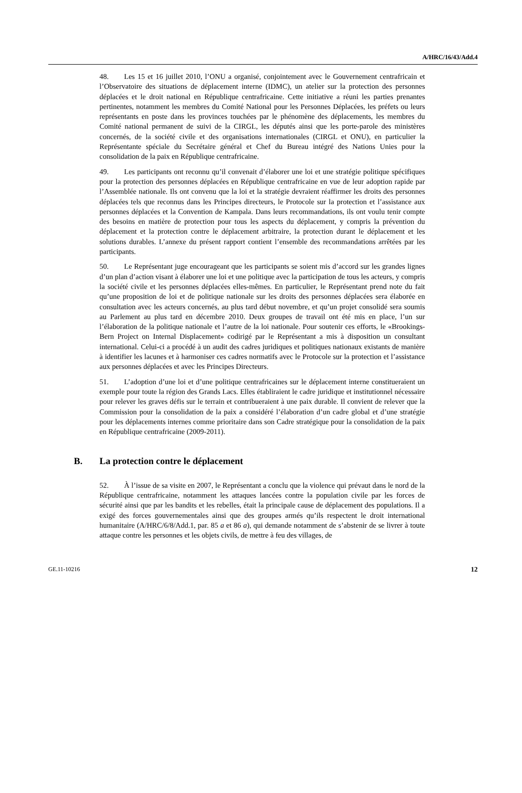A/HRC/16/43/Add.4
48. Les 15 et 16 juillet 2010, l’ONU a organisé, conjointement avec le Gouvernement centrafricain et l’Observatoire des situations de déplacement interne (IDMC), un atelier sur la protection des personnes déplacées et le droit national en République centrafricaine. Cette initiative a réuni les parties prenantes pertinentes, notamment les membres du Comité National pour les Personnes Déplacées, les préfets ou leurs représentants en poste dans les provinces touchées par le phénomène des déplacements, les membres du Comité national permanent de suivi de la CIRGL, les députés ainsi que les porte-parole des ministères concernés, de la société civile et des organisations internationales (CIRGL et ONU), en particulier la Représentante spéciale du Secrétaire général et Chef du Bureau intégré des Nations Unies pour la consolidation de la paix en République centrafricaine.
49. Les participants ont reconnu qu’il convenait d’élaborer une loi et une stratégie politique spécifiques pour la protection des personnes déplacées en République centrafricaine en vue de leur adoption rapide par l’Assemblée nationale. Ils ont convenu que la loi et la stratégie devraient réaffirmer les droits des personnes déplacées tels que reconnus dans les Principes directeurs, le Protocole sur la protection et l’assistance aux personnes déplacées et la Convention de Kampala. Dans leurs recommandations, ils ont voulu tenir compte des besoins en matière de protection pour tous les aspects du déplacement, y compris la prévention du déplacement et la protection contre le déplacement arbitraire, la protection durant le déplacement et les solutions durables. L’annexe du présent rapport contient l’ensemble des recommandations arrêtées par les participants.
50. Le Représentant juge encourageant que les participants se soient mis d’accord sur les grandes lignes d’un plan d’action visant à élaborer une loi et une politique avec la participation de tous les acteurs, y compris la société civile et les personnes déplacées elles-mêmes. En particulier, le Représentant prend note du fait qu’une proposition de loi et de politique nationale sur les droits des personnes déplacées sera élaborée en consultation avec les acteurs concernés, au plus tard début novembre, et qu’un projet consolidé sera soumis au Parlement au plus tard en décembre 2010. Deux groupes de travail ont été mis en place, l’un sur l’élaboration de la politique nationale et l’autre de la loi nationale. Pour soutenir ces efforts, le «Brookings-Bern Project on Internal Displacement» codirigé par le Représentant a mis à disposition un consultant international. Celui-ci a procédé à un audit des cadres juridiques et politiques nationaux existants de manière à identifier les lacunes et à harmoniser ces cadres normatifs avec le Protocole sur la protection et l’assistance aux personnes déplacées et avec les Principes Directeurs.
51. L’adoption d’une loi et d’une politique centrafricaines sur le déplacement interne constitueraient un exemple pour toute la région des Grands Lacs. Elles établiraient le cadre juridique et institutionnel nécessaire pour relever les graves défis sur le terrain et contribueraient à une paix durable. Il convient de relever que la Commission pour la consolidation de la paix a considéré l’élaboration d’un cadre global et d’une stratégie pour les déplacements internes comme prioritaire dans son Cadre stratégique pour la consolidation de la paix en République centrafricaine (2009-2011).
B. La protection contre le déplacement
52. À l’issue de sa visite en 2007, le Représentant a conclu que la violence qui prévaut dans le nord de la République centrafricaine, notamment les attaques lancées contre la population civile par les forces de sécurité ainsi que par les bandits et les rebelles, était la principale cause de déplacement des populations. Il a exigé des forces gouvernementales ainsi que des groupes armés qu’ils respectent le droit international humanitaire (A/HRC/6/8/Add.1, par. 85 a et 86 a), qui demande notamment de s’abstenir de se livrer à toute attaque contre les personnes et les objets civils, de mettre à feu des villages, de
GE.11-10216 12